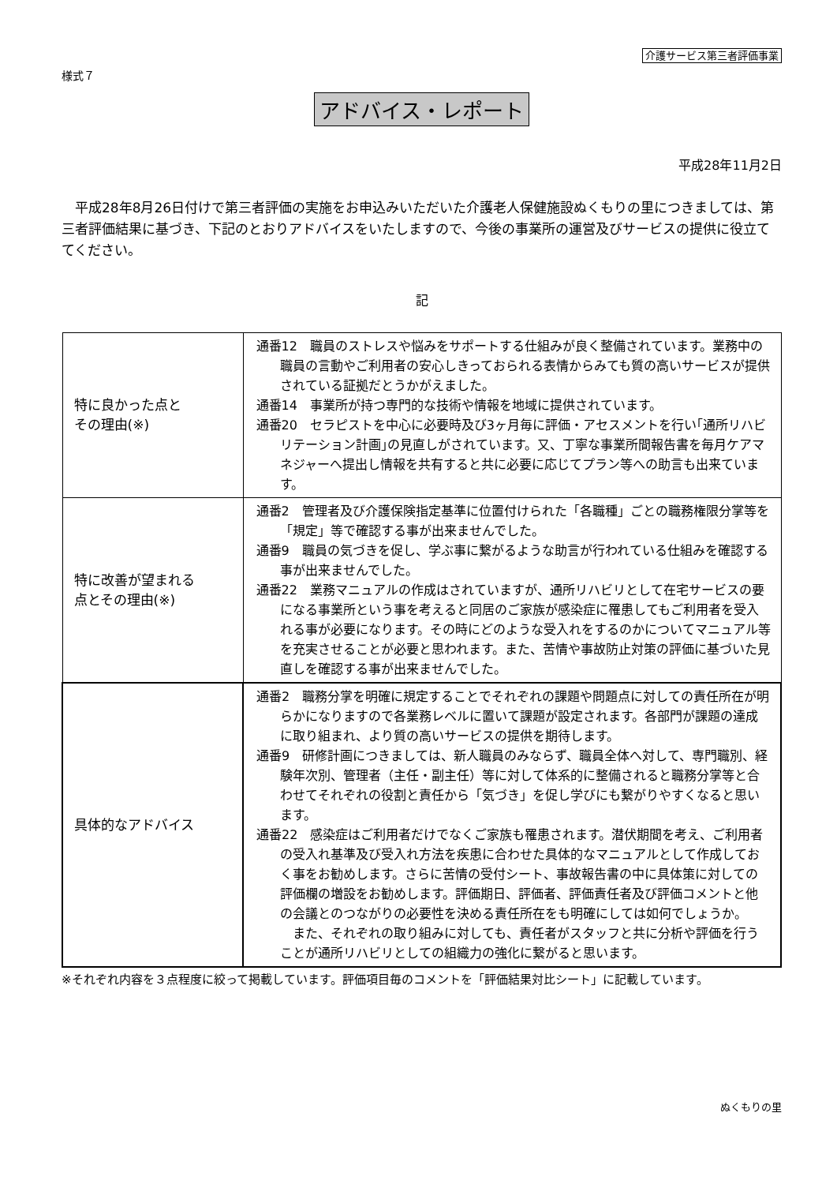介護サービス第三者評価事業
様式７
アドバイス・レポート
平成28年11月2日
平成28年8月26日付けで第三者評価の実施をお申込みいただいた介護老人保健施設ぬくもりの里につきましては、第三者評価結果に基づき、下記のとおりアドバイスをいたしますので、今後の事業所の運営及びサービスの提供に役立ててください。
記
| 特に良かった点と その理由(※) | 通番12 職員のストレスや悩みをサポートする仕組みが良く整備されています。業務中の職員の言動やご利用者の安心しきっておられる表情からみても質の高いサービスが提供されている証拠だとうかがえました。 通番14 事業所が持つ専門的な技術や情報を地域に提供されています。 通番20 セラピストを中心に必要時及び3ヶ月毎に評価・アセスメントを行い｢通所リハビリテーション計画｣の見直しがされています。又、丁寧な事業所間報告書を毎月ケアマネジャーへ提出し情報を共有すると共に必要に応じてプラン等への助言も出来ています。 |
| 特に改善が望まれる 点とその理由(※) | 通番2 管理者及び介護保険指定基準に位置付けられた「各職種」ごとの職務権限分掌等を「規定」等で確認する事が出来ませんでした。 通番9 職員の気づきを促し、学ぶ事に繋がるような助言が行われている仕組みを確認する事が出来ませんでした。 通番22 業務マニュアルの作成はされていますが、通所リハビリとして在宅サービスの要になる事業所という事を考えると同居のご家族が感染症に罹患してもご利用者を受入れる事が必要になります。その時にどのような受入れをするのかについてマニュアル等を充実させることが必要と思われます。また、苦情や事故防止対策の評価に基づいた見直しを確認する事が出来ませんでした。 |
| 具体的なアドバイス | 通番2 職務分掌を明確に規定することでそれぞれの課題や問題点に対しての責任所在が明らかになりますので各業務レベルに置いて課題が設定されます。各部門が課題の達成に取り組まれ、より質の高いサービスの提供を期待します。 通番9 研修計画につきましては、新人職員のみならず、職員全体へ対して、専門職別、経験年次別、管理者（主任・副主任）等に対して体系的に整備されると職務分掌等と合わせてそれぞれの役割と責任から「気づき」を促し学びにも繋がりやすくなると思います。 通番22 感染症はご利用者だけでなくご家族も罹患されます。潜伏期間を考え、ご利用者の受入れ基準及び受入れ方法を疾患に合わせた具体的なマニュアルとして作成しておく事をお勧めします。さらに苦情の受付シート、事故報告書の中に具体策に対しての評価欄の増設をお勧めします。評価期日、評価者、評価責任者及び評価コメントと他の会議とのつながりの必要性を決める責任所在をも明確にしては如何でしょうか。 また、それぞれの取り組みに対しても、責任者がスタッフと共に分析や評価を行うことが通所リハビリとしての組織力の強化に繋がると思います。 |
※それぞれ内容を３点程度に絞って掲載しています。評価項目毎のコメントを「評価結果対比シート」に記載しています。
ぬくもりの里